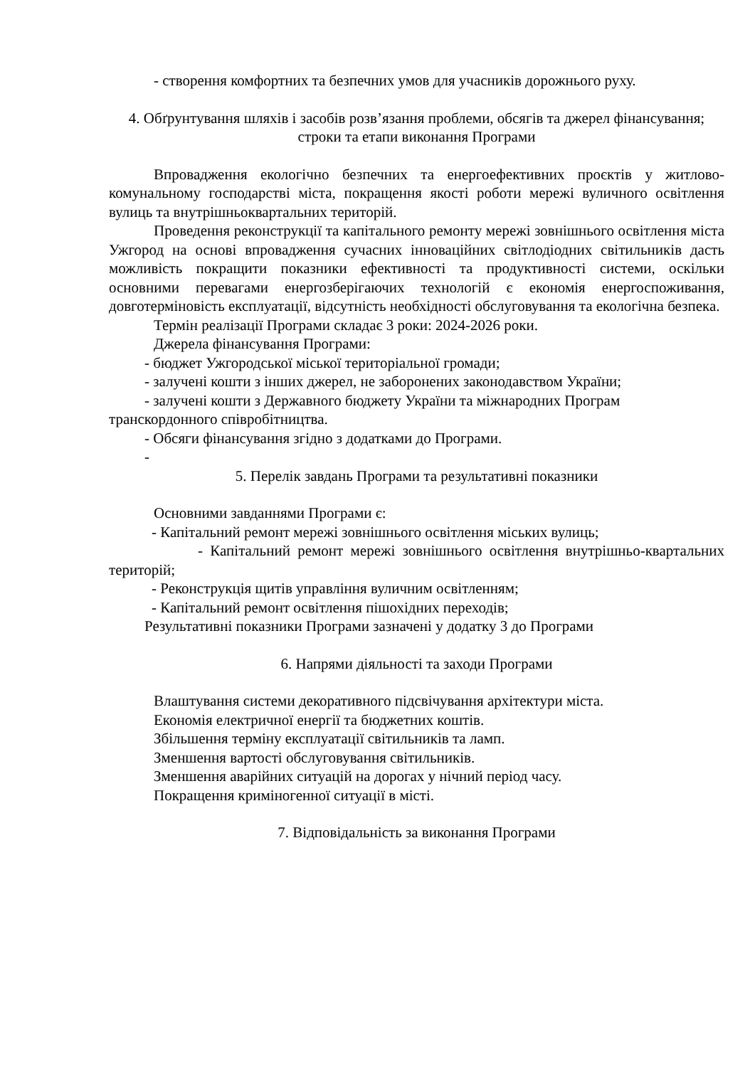- створення комфортних та безпечних умов для учасників дорожнього руху.
4. Обґрунтування шляхів і засобів розв’язання проблеми, обсягів та джерел фінансування; строки та етапи виконання Програми
Впровадження екологічно безпечних та енергоефективних проєктів у житлово-комунальному господарстві міста, покращення якості роботи мережі вуличного освітлення вулиць та внутрішньоквартальних територій.
Проведення реконструкції та капітального ремонту мережі зовнішнього освітлення міста Ужгород на основі впровадження сучасних інноваційних світлодіодних світильників дасть можливість покращити показники ефективності та продуктивності системи, оскільки основними перевагами енергозберігаючих технологій є економія енергоспоживання, довготерміновість експлуатації, відсутність необхідності обслуговування та екологічна безпека.
Термін реалізації Програми складає 3 роки: 2024-2026 роки.
Джерела фінансування Програми:
- бюджет Ужгородської міської територіальної громади;
- залучені кошти з інших джерел, не заборонених законодавством України;
- залучені кошти з Державного бюджету України та міжнародних Програм
транскордонного співробітництва.
- Обсяги фінансування згідно з додатками до Програми.
-
5. Перелік завдань Програми та результативні показники
Основними завданнями Програми є:
- Капітальний ремонт мережі зовнішнього освітлення міських вулиць;
- Капітальний ремонт мережі зовнішнього освітлення внутрішньо-квартальних територій;
- Реконструкція щитів управління вуличним освітленням;
- Капітальний ремонт освітлення пішохідних переходів;
Результативні показники Програми зазначені у додатку 3 до Програми
6. Напрями діяльності та заходи Програми
Влаштування системи декоративного підсвічування архітектури міста.
Економія електричної енергії та бюджетних коштів.
Збільшення терміну експлуатації світильників та ламп.
Зменшення вартості обслуговування світильників.
Зменшення аварійних ситуацій на дорогах у нічний період часу.
Покращення криміногенної ситуації в місті.
7. Відповідальність за виконання Програми